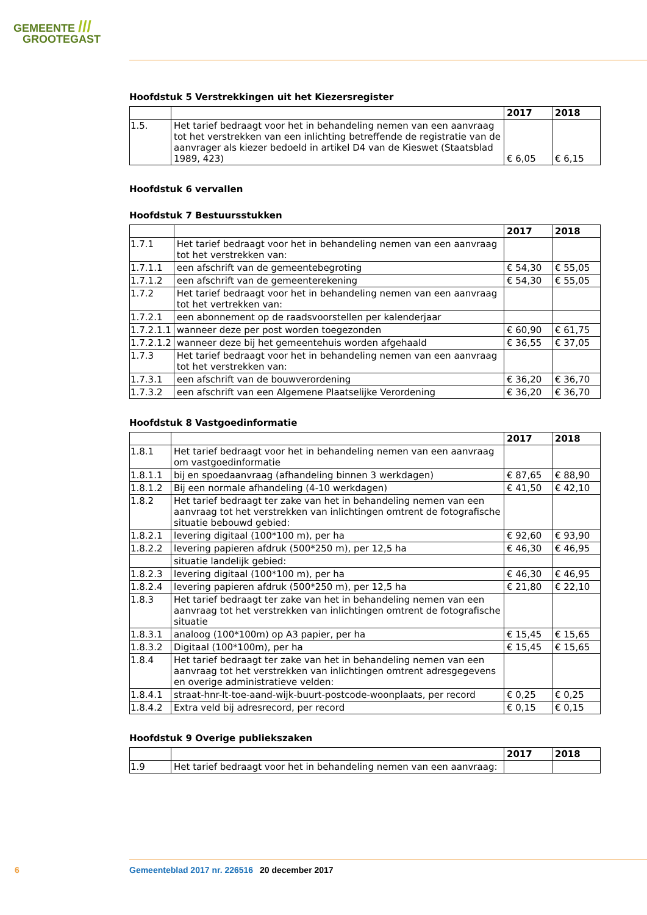GEMEENTE ///
GROOTEGAST
Hoofdstuk 5 Verstrekkingen uit het Kiezersregister
| | | 2017 | 2018 |
| --- | --- | --- | --- |
| 1.5. | Het tarief bedraagt voor het in behandeling nemen van een aanvraag tot het verstrekken van een inlichting betreffende de registratie van de aanvrager als kiezer bedoeld in artikel D4 van de Kieswet (Staatsblad 1989, 423) | € 6,05 | € 6,15 |
Hoofdstuk 6 vervallen
Hoofdstuk 7 Bestuursstukken
| | | 2017 | 2018 |
| --- | --- | --- | --- |
| 1.7.1 | Het tarief bedraagt voor het in behandeling nemen van een aanvraag tot het verstrekken van: | | |
| 1.7.1.1 | een afschrift van de gemeentebegroting | € 54,30 | € 55,05 |
| 1.7.1.2 | een afschrift van de gemeenterekening | € 54,30 | € 55,05 |
| 1.7.2 | Het tarief bedraagt voor het in behandeling nemen van een aanvraag tot het vertrekken van: | | |
| 1.7.2.1 | een abonnement op de raadsvoorstellen per kalenderjaar | | |
| 1.7.2.1.1 | wanneer deze per post worden toegezonden | € 60,90 | € 61,75 |
| 1.7.2.1.2 | wanneer deze bij het gemeentehuis worden afgehaald | € 36,55 | € 37,05 |
| 1.7.3 | Het tarief bedraagt voor het in behandeling nemen van een aanvraag tot het verstrekken van: | | |
| 1.7.3.1 | een afschrift van de bouwverordening | € 36,20 | € 36,70 |
| 1.7.3.2 | een afschrift van een Algemene Plaatselijke Verordening | € 36,20 | € 36,70 |
Hoofdstuk 8 Vastgoedinformatie
| | | 2017 | 2018 |
| --- | --- | --- | --- |
| 1.8.1 | Het tarief bedraagt voor het in behandeling nemen van een aanvraag om vastgoedinformatie | | |
| 1.8.1.1 | bij en spoedaanvraag (afhandeling binnen 3 werkdagen) | € 87,65 | € 88,90 |
| 1.8.1.2 | Bij een normale afhandeling (4-10 werkdagen) | € 41,50 | € 42,10 |
| 1.8.2 | Het tarief bedraagt ter zake van het in behandeling nemen van een aanvraag tot het verstrekken van inlichtingen omtrent de fotografische situatie bebouwd gebied: | | |
| 1.8.2.1 | levering digitaal (100*100 m), per ha | € 92,60 | € 93,90 |
| 1.8.2.2 | levering papieren afdruk (500*250 m), per 12,5 ha | € 46,30 | € 46,95 |
| | situatie landelijk gebied: | | |
| 1.8.2.3 | levering digitaal (100*100 m), per ha | € 46,30 | € 46,95 |
| 1.8.2.4 | levering papieren afdruk (500*250 m), per 12,5 ha | € 21,80 | € 22,10 |
| 1.8.3 | Het tarief bedraagt ter zake van het in behandeling nemen van een aanvraag tot het verstrekken van inlichtingen omtrent de fotografische situatie | | |
| 1.8.3.1 | analoog (100*100m) op A3 papier, per ha | € 15,45 | € 15,65 |
| 1.8.3.2 | Digitaal (100*100m), per ha | € 15,45 | € 15,65 |
| 1.8.4 | Het tarief bedraagt ter zake van het in behandeling nemen van een aanvraag tot het verstrekken van inlichtingen omtrent adresgegevens en overige administratieve velden: | | |
| 1.8.4.1 | straat-hnr-lt-toe-aand-wijk-buurt-postcode-woonplaats, per record | € 0,25 | € 0,25 |
| 1.8.4.2 | Extra veld bij adresrecord, per record | € 0,15 | € 0,15 |
Hoofdstuk 9 Overige publiekszaken
| | | 2017 | 2018 |
| --- | --- | --- | --- |
| 1.9 | Het tarief bedraagt voor het in behandeling nemen van een aanvraag: | | |
6 Gemeenteblad 2017 nr. 226516 20 december 2017